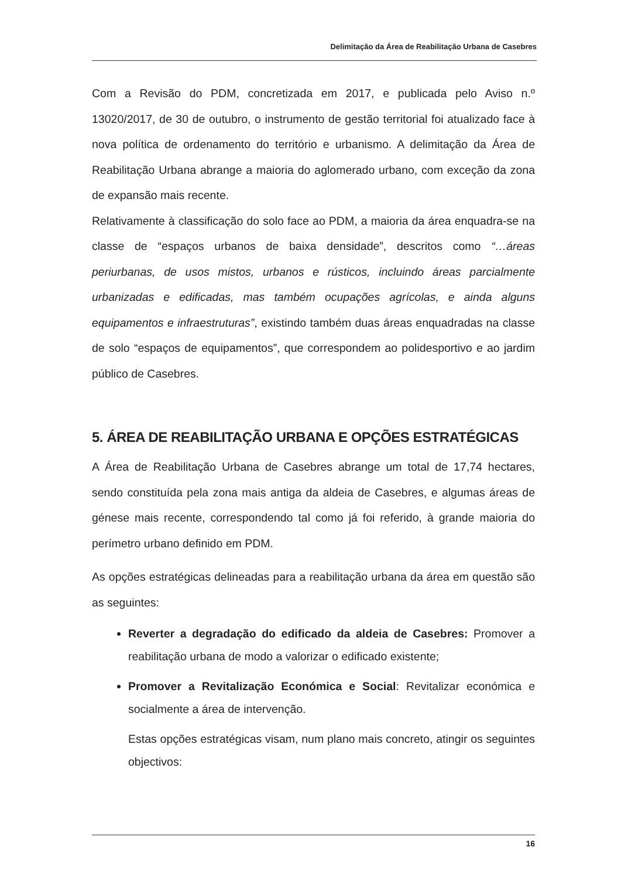Delimitação da Área de Reabilitação Urbana de Casebres
Com a Revisão do PDM, concretizada em 2017, e publicada pelo Aviso n.º 13020/2017, de 30 de outubro, o instrumento de gestão territorial foi atualizado face à nova política de ordenamento do território e urbanismo. A delimitação da Área de Reabilitação Urbana abrange a maioria do aglomerado urbano, com exceção da zona de expansão mais recente.
Relativamente à classificação do solo face ao PDM, a maioria da área enquadra-se na classe de “espaços urbanos de baixa densidade”, descritos como “…áreas periurbanas, de usos mistos, urbanos e rústicos, incluindo áreas parcialmente urbanizadas e edificadas, mas também ocupações agrícolas, e ainda alguns equipamentos e infraestruturas”, existindo também duas áreas enquadradas na classe de solo “espaços de equipamentos”, que correspondem ao polidesportivo e ao jardim público de Casebres.
5. ÁREA DE REABILITAÇÃO URBANA E OPÇÕES ESTRATÉGICAS
A Área de Reabilitação Urbana de Casebres abrange um total de 17,74 hectares, sendo constituída pela zona mais antiga da aldeia de Casebres, e algumas áreas de génese mais recente, correspondendo tal como já foi referido, à grande maioria do perímetro urbano definido em PDM.
As opções estratégicas delineadas para a reabilitação urbana da área em questão são as seguintes:
Reverter a degradação do edificado da aldeia de Casebres: Promover a reabilitação urbana de modo a valorizar o edificado existente;
Promover a Revitalização Económica e Social: Revitalizar económica e socialmente a área de intervenção.
Estas opções estratégicas visam, num plano mais concreto, atingir os seguintes objectivos:
16